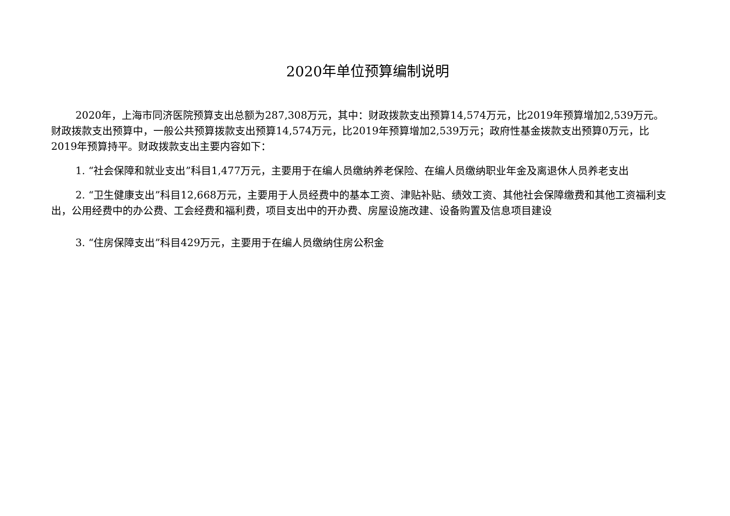2020年单位预算编制说明
2020年，上海市同济医院预算支出总额为287,308万元，其中：财政拨款支出预算14,574万元，比2019年预算增加2,539万元。财政拨款支出预算中，一般公共预算拨款支出预算14,574万元，比2019年预算增加2,539万元；政府性基金拨款支出预算0万元，比2019年预算持平。财政拨款支出主要内容如下：
1. “社会保障和就业支出”科目1,477万元，主要用于在编人员缴纳养老保险、在编人员缴纳职业年金及离退休人员养老支出
2. “卫生健康支出”科目12,668万元，主要用于人员经费中的基本工资、津贴补贴、绩效工资、其他社会保障缴费和其他工资福利支出，公用经费中的办公费、工会经费和福利费，项目支出中的开办费、房屋设施改建、设备购置及信息项目建设
3. “住房保障支出”科目429万元，主要用于在编人员缴纳住房公积金